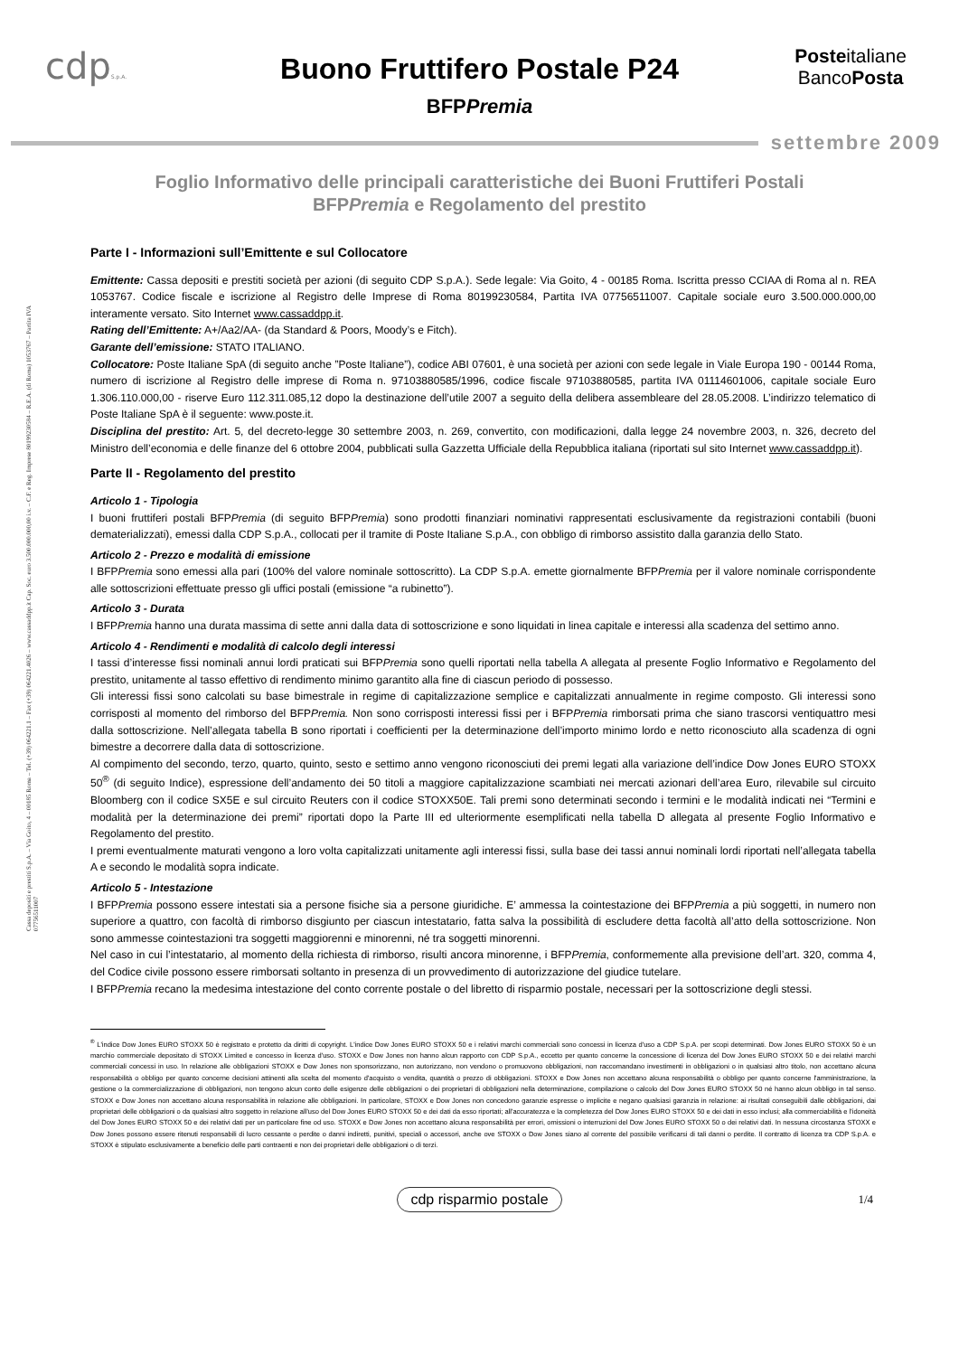Cassa depositi e prestiti S.p.A. – Via Goito, 4 – 00185 Roma – Tel. (+39) 064221.1 – Fax (+39) 064221.4026 – www.cassaddpp.it Cap. Soc. euro 3.500.000.000,00 i.v. – C.F. e Reg. Imprese 80199230584 – R.E.A. (di Roma) 1053767 – Partita IVA 07756511007
cdpS.p.A.
Buono Fruttifero Postale P24
BFPPremia
Posteitaliane
BancoPosta
settembre 2009
Foglio Informativo delle principali caratteristiche dei Buoni Fruttiferi Postali
BFPPremia e Regolamento del prestito
Parte I - Informazioni sull’Emittente e sul Collocatore
Emittente: Cassa depositi e prestiti società per azioni (di seguito CDP S.p.A.). Sede legale: Via Goito, 4 - 00185 Roma. Iscritta presso CCIAA di Roma al n. REA 1053767. Codice fiscale e iscrizione al Registro delle Imprese di Roma 80199230584, Partita IVA 07756511007. Capitale sociale euro 3.500.000.000,00 interamente versato. Sito Internet www.cassaddpp.it.
Rating dell’Emittente: A+/Aa2/AA- (da Standard & Poors, Moody’s e Fitch).
Garante dell’emissione: STATO ITALIANO.
Collocatore: Poste Italiane SpA (di seguito anche ”Poste Italiane”), codice ABI 07601, è una società per azioni con sede legale in Viale Europa 190 - 00144 Roma, numero di iscrizione al Registro delle imprese di Roma n. 97103880585/1996, codice fiscale 97103880585, partita IVA 01114601006, capitale sociale Euro 1.306.110.000,00 - riserve Euro 112.311.085,12 dopo la destinazione dell’utile 2007 a seguito della delibera assembleare del 28.05.2008. L’indirizzo telematico di Poste Italiane SpA è il seguente: www.poste.it.
Disciplina del prestito: Art. 5, del decreto-legge 30 settembre 2003, n. 269, convertito, con modificazioni, dalla legge 24 novembre 2003, n. 326, decreto del Ministro dell’economia e delle finanze del 6 ottobre 2004, pubblicati sulla Gazzetta Ufficiale della Repubblica italiana (riportati sul sito Internet www.cassaddpp.it).
Parte II - Regolamento del prestito
Articolo 1 - Tipologia
I buoni fruttiferi postali BFPPremia (di seguito BFPPremia) sono prodotti finanziari nominativi rappresentati esclusivamente da registrazioni contabili (buoni dematerializzati), emessi dalla CDP S.p.A., collocati per il tramite di Poste Italiane S.p.A., con obbligo di rimborso assistito dalla garanzia dello Stato.
Articolo 2 - Prezzo e modalità di emissione
I BFPPremia sono emessi alla pari (100% del valore nominale sottoscritto). La CDP S.p.A. emette giornalmente BFPPremia per il valore nominale corrispondente alle sottoscrizioni effettuate presso gli uffici postali (emissione “a rubinetto”).
Articolo 3 - Durata
I BFPPremia hanno una durata massima di sette anni dalla data di sottoscrizione e sono liquidati in linea capitale e interessi alla scadenza del settimo anno.
Articolo 4 - Rendimenti e modalità di calcolo degli interessi
I tassi d’interesse fissi nominali annui lordi praticati sui BFPPremia sono quelli riportati nella tabella A allegata al presente Foglio Informativo e Regolamento del prestito, unitamente al tasso effettivo di rendimento minimo garantito alla fine di ciascun periodo di possesso.
Gli interessi fissi sono calcolati su base bimestrale in regime di capitalizzazione semplice e capitalizzati annualmente in regime composto. Gli interessi sono corrisposti al momento del rimborso del BFPPremia. Non sono corrisposti interessi fissi per i BFPPremia rimborsati prima che siano trascorsi ventiquattro mesi dalla sottoscrizione. Nell’allegata tabella B sono riportati i coefficienti per la determinazione dell’importo minimo lordo e netto riconosciuto alla scadenza di ogni bimestre a decorrere dalla data di sottoscrizione.
Al compimento del secondo, terzo, quarto, quinto, sesto e settimo anno vengono riconosciuti dei premi legati alla variazione dell’indice Dow Jones EURO STOXX 50<sup>®</sup> (di seguito Indice), espressione dell’andamento dei 50 titoli a maggiore capitalizzazione scambiati nei mercati azionari dell’area Euro, rilevabile sul circuito Bloomberg con il codice SX5E e sul circuito Reuters con il codice STOXX50E. Tali premi sono determinati secondo i termini e le modalità indicati nei “Termini e modalità per la determinazione dei premi” riportati dopo la Parte III ed ulteriormente esemplificati nella tabella D allegata al presente Foglio Informativo e Regolamento del prestito.
I premi eventualmente maturati vengono a loro volta capitalizzati unitamente agli interessi fissi, sulla base dei tassi annui nominali lordi riportati nell’allegata tabella A e secondo le modalità sopra indicate.
Articolo 5 - Intestazione
I BFPPremia possono essere intestati sia a persone fisiche sia a persone giuridiche. E’ ammessa la cointestazione dei BFPPremia a più soggetti, in numero non superiore a quattro, con facoltà di rimborso disgiunto per ciascun intestatario, fatta salva la possibilità di escludere detta facoltà all’atto della sottoscrizione. Non sono ammesse cointestazioni tra soggetti maggiorenni e minorenni, né tra soggetti minorenni.
Nel caso in cui l’intestatario, al momento della richiesta di rimborso, risulti ancora minorenne, i BFPPremia, conformemente alla previsione dell’art. 320, comma 4, del Codice civile possono essere rimborsati soltanto in presenza di un provvedimento di autorizzazione del giudice tutelare.
I BFPPremia recano la medesima intestazione del conto corrente postale o del libretto di risparmio postale, necessari per la sottoscrizione degli stessi.
<sup>®</sup> L'indice Dow Jones EURO STOXX 50 è registrato e protetto da diritti di copyright. L'indice Dow Jones EURO STOXX 50 e i relativi marchi commerciali sono concessi in licenza d'uso a CDP S.p.A. per scopi determinati. Dow Jones EURO STOXX 50 è un marchio commerciale depositato di STOXX Limited e concesso in licenza d'uso. STOXX e Dow Jones non hanno alcun rapporto con CDP S.p.A., eccetto per quanto concerne la concessione di licenza del Dow Jones EURO STOXX 50 e dei relativi marchi commerciali concessi in uso. In relazione alle obbligazioni STOXX e Dow Jones non sponsorizzano, non autorizzano, non vendono o promuovono obbligazioni, non raccomandano investimenti in obbligazioni o in qualsiasi altro titolo, non accettano alcuna responsabilità o obbligo per quanto concerne decisioni attinenti alla scelta del momento d'acquisto o vendita, quantità o prezzo di obbligazioni. STOXX e Dow Jones non accettano alcuna responsabilità o obbligo per quanto concerne l'amministrazione, la gestione o la commercializzazione di obbligazioni, non tengono alcun conto delle esigenze delle obbligazioni o dei proprietari di obbligazioni nella determinazione, compilazione o calcolo del Dow Jones EURO STOXX 50 né hanno alcun obbligo in tal senso. STOXX e Dow Jones non accettano alcuna responsabilità in relazione alle obbligazioni. In particolare, STOXX e Dow Jones non concedono garanzie espresse o implicite e negano qualsiasi garanzia in relazione: ai risultati conseguibili dalle obbligazioni, dai proprietari delle obbligazioni o da qualsiasi altro soggetto in relazione all'uso del Dow Jones EURO STOXX 50 e dei dati da esso riportati; all'accuratezza e la completezza del Dow Jones EURO STOXX 50 e dei dati in esso inclusi; alla commerciabilità e l'idoneità del Dow Jones EURO STOXX 50 e dei relativi dati per un particolare fine od uso. STOXX e Dow Jones non accettano alcuna responsabilità per errori, omissioni o interruzioni del Dow Jones EURO STOXX 50 o dei relativi dati. In nessuna circostanza STOXX e Dow Jones possono essere ritenuti responsabili di lucro cessante o perdite o danni indiretti, punitivi, speciali o accessori, anche ove STOXX o Dow Jones siano al corrente del possibile verificarsi di tali danni o perdite. Il contratto di licenza tra CDP S.p.A. e STOXX è stipulato esclusivamente a beneficio delle parti contraenti e non dei proprietari delle obbligazioni o di terzi.
cdp risparmio postale 1/4